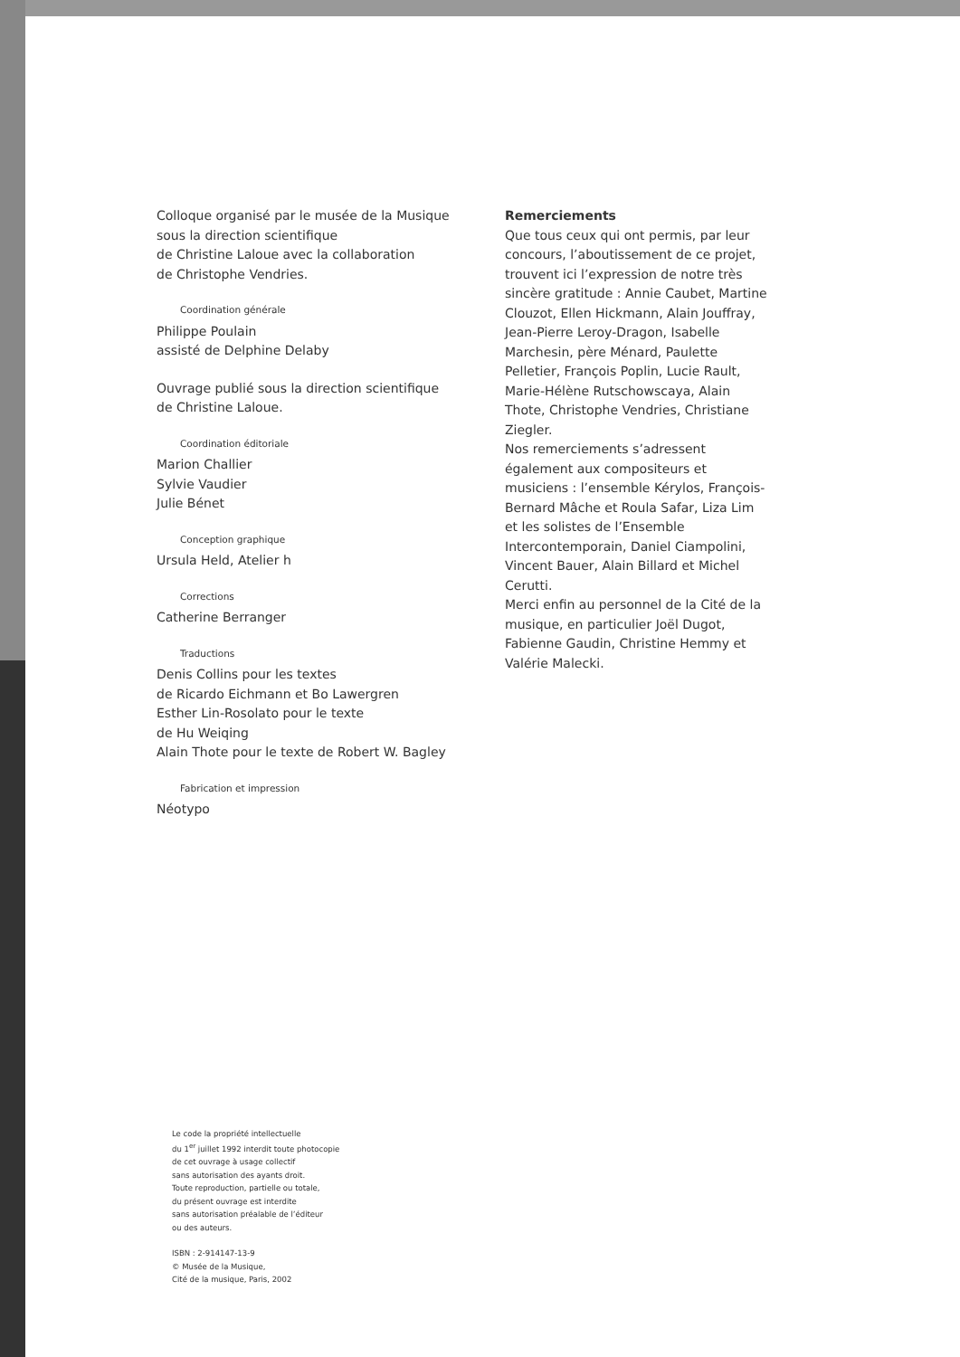Colloque organisé par le musée de la Musique
sous la direction scientifique
de Christine Laloue avec la collaboration
de Christophe Vendries.
Coordination générale
Philippe Poulain
assisté de Delphine Delaby
Ouvrage publié sous la direction scientifique
de Christine Laloue.
Coordination éditoriale
Marion Challier
Sylvie Vaudier
Julie Bénet
Conception graphique
Ursula Held, Atelier h
Corrections
Catherine Berranger
Traductions
Denis Collins pour les textes
de Ricardo Eichmann et Bo Lawergren
Esther Lin-Rosolato pour le texte
de Hu Weiqing
Alain Thote pour le texte de Robert W. Bagley
Fabrication et impression
Néotypo
Le code la propriété intellectuelle
du 1<sup>er</sup> juillet 1992 interdit toute photocopie
de cet ouvrage à usage collectif
sans autorisation des ayants droit.
Toute reproduction, partielle ou totale,
du présent ouvrage est interdite
sans autorisation préalable de l’éditeur
ou des auteurs.
ISBN : 2-914147-13-9
© Musée de la Musique,
Cité de la musique, Paris, 2002
Remerciements
Que tous ceux qui ont permis, par leur concours, l’aboutissement de ce projet, trouvent ici l’expression de notre très sincère gratitude : Annie Caubet, Martine Clouzot, Ellen Hickmann, Alain Jouffray, Jean-Pierre Leroy-Dragon, Isabelle Marchesin, père Ménard, Paulette Pelletier, François Poplin, Lucie Rault, Marie-Hélène Rutschowscaya, Alain Thote, Christophe Vendries, Christiane Ziegler.
Nos remerciements s’adressent également aux compositeurs et musiciens : l’ensemble Kérylos, François-Bernard Mâche et Roula Safar, Liza Lim et les solistes de l’Ensemble Intercontemporain, Daniel Ciampolini, Vincent Bauer, Alain Billard et Michel Cerutti.
Merci enfin au personnel de la Cité de la musique, en particulier Joël Dugot, Fabienne Gaudin, Christine Hemmy et Valérie Malecki.